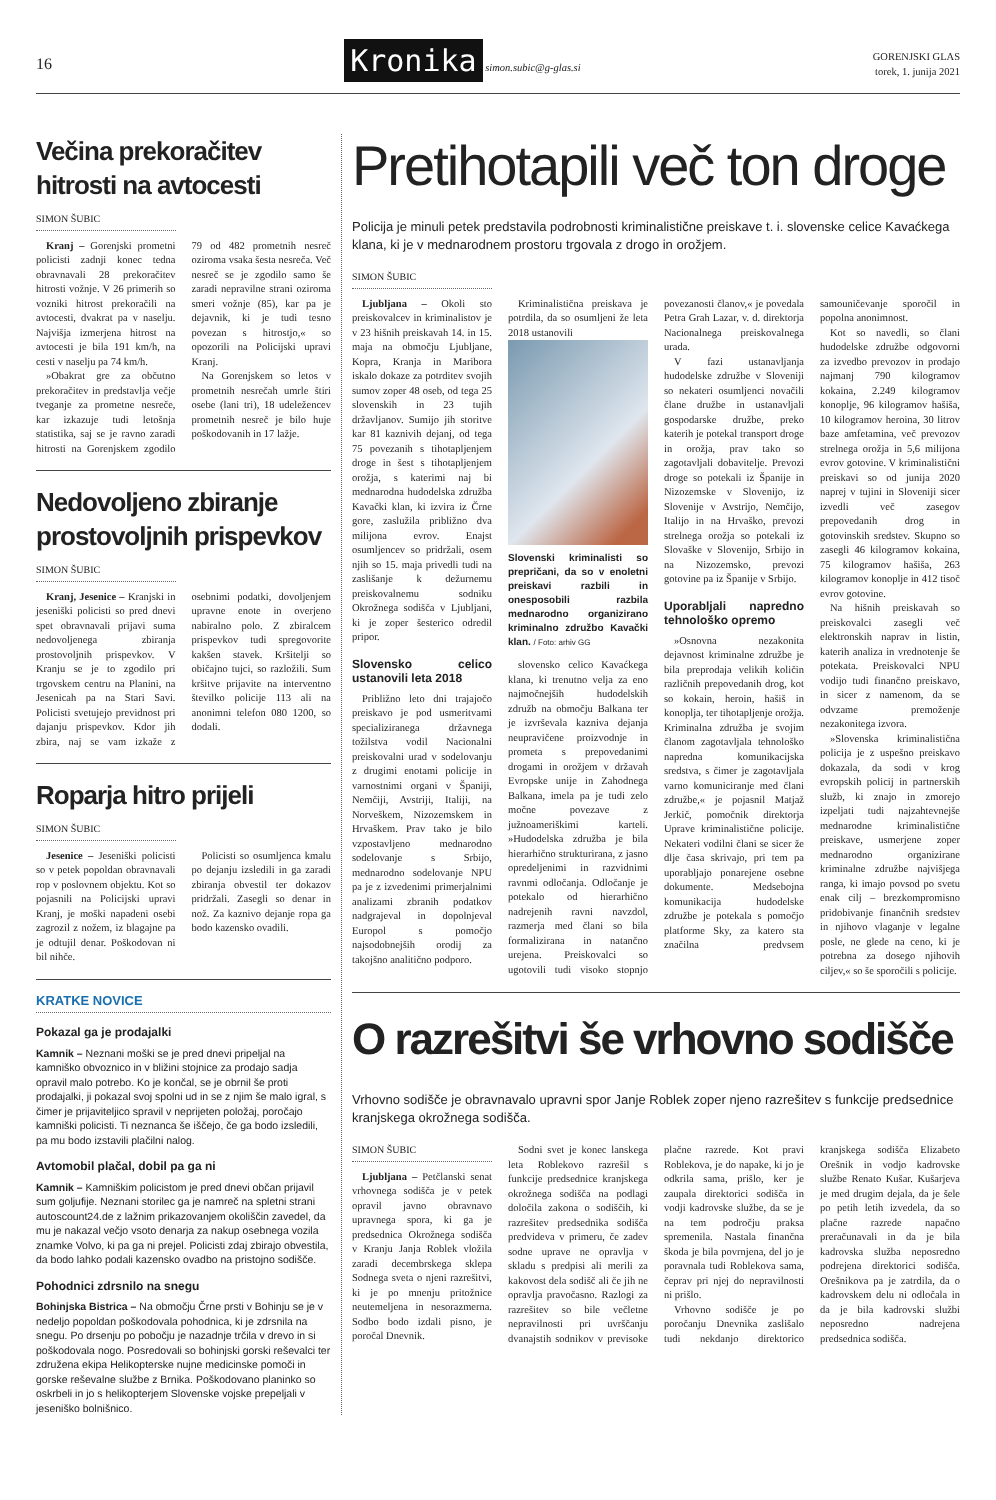16 Kronika simon.subic@g-glas.si GORENJSKI GLAS
torek, 1. junija 2021
Večina prekoračitev hitrosti na avtocesti
SIMON ŠUBIC
Kranj – Gorenjski prometni policisti zadnji konec tedna obravnavali 28 prekoračitev hitrosti vožnje. V 26 primerih so vozniki hitrost prekoračili na avtocesti, dvakrat pa v naselju. Najvišja izmerjena hitrost na avtocesti je bila 191 km/h, na cesti v naselju pa 74 km/h.
»Obakrat gre za občutno prekoračitev in predstavlja večje tveganje za prometne nesreče, kar izkazuje tudi letošnja statistika, saj se je ravno zaradi hitrosti na Gorenjskem zgodilo 79 od 482 prometnih nesreč oziroma vsaka šesta nesreča. Več nesreč se je zgodilo samo še zaradi nepravilne strani oziroma smeri vožnje (85), kar pa je dejavnik, ki je tudi tesno povezan s hitrostjo,« so opozorili na Policijski upravi Kranj.
Na Gorenjskem so letos v prometnih nesrečah umrle štiri osebe (lani tri), 18 udeležencev prometnih nesreč je bilo huje poškodovanih in 17 lažje.
Nedovoljeno zbiranje prostovoljnih prispevkov
SIMON ŠUBIC
Kranj, Jesenice – Kranjski in jeseniški policisti so pred dnevi spet obravnavali prijavi suma nedovoljenega zbiranja prostovoljnih prispevkov. V Kranju se je to zgodilo pri trgovskem centru na Planini, na Jesenicah pa na Stari Savi. Policisti svetujejo previdnost pri dajanju prispevkov. Kdor jih zbira, naj se vam izkaže z osebnimi podatki, dovoljenjem upravne enote in overjeno nabiralno polo. Z zbiralcem prispevkov tudi spregovorite kakšen stavek. Kršitelji so običajno tujci, so razložili. Sum kršitve prijavite na interventno številko policije 113 ali na anonimni telefon 080 1200, so dodali.
Roparja hitro prijeli
SIMON ŠUBIC
Jesenice – Jeseniški policisti so v petek popoldan obravnavali rop v poslovnem objektu. Kot so pojasnili na Policijski upravi Kranj, je moški napadeni osebi zagrozil z nožem, iz blagajne pa je odtujil denar. Poškodovan ni bil nihče.
Policisti so osumljenca kmalu po dejanju izsledili in ga zaradi zbiranja obvestil ter dokazov pridržali. Zasegli so denar in nož. Za kaznivo dejanje ropa ga bodo kazensko ovadili.
KRATKE NOVICE
Pokazal ga je prodajalki
Kamnik – Neznani moški se je pred dnevi pripeljal na kamniško obvoznico in v bližini stojnice za prodajo sadja opravil malo potrebo. Ko je končal, se je obrnil še proti prodajalki, ji pokazal svoj spolni ud in se z njim še malo igral, s čimer je prijaviteljico spravil v neprijeten položaj, poročajo kamniški policisti. Ti neznanca še iščejo, če ga bodo izsledili, pa mu bodo izstavili plačilni nalog.
Avtomobil plačal, dobil pa ga ni
Kamnik – Kamniškim policistom je pred dnevi občan prijavil sum goljufije. Neznani storilec ga je namreč na spletni strani autoscount24.de z lažnim prikazovanjem okoliščin zavedel, da mu je nakazal večjo vsoto denarja za nakup osebnega vozila znamke Volvo, ki pa ga ni prejel. Policisti zdaj zbirajo obvestila, da bodo lahko podali kazensko ovadbo na pristojno sodišče.
Pohodnici zdrsnilo na snegu
Bohinjska Bistrica – Na območju Črne prsti v Bohinju se je v nedeljo popoldan poškodovala pohodnica, ki je zdrsnila na snegu. Po drsenju po pobočju je nazadnje trčila v drevo in si poškodovala nogo. Posredovali so bohinjski gorski reševalci ter združena ekipa Helikopterske nujne medicinske pomoči in gorske reševalne službe z Brnika. Poškodovano planinko so oskrbeli in jo s helikopterjem Slovenske vojske prepeljali v jeseniško bolnišnico.
Pretihotapili več ton droge
Policija je minuli petek predstavila podrobnosti kriminalistične preiskave t. i. slovenske celice Kavaćkega klana, ki je v mednarodnem prostoru trgovala z drogo in orožjem.
SIMON ŠUBIC
Ljubljana – Okoli sto preiskovalcev in kriminalistov je v 23 hišnih preiskavah 14. in 15. maja na območju Ljubljane, Kopra, Kranja in Maribora iskalo dokaze za potrditev svojih sumov zoper 48 oseb, od tega 25 slovenskih in 23 tujih državljanov. Sumijo jih storitve kar 81 kaznivih dejanj, od tega 75 povezanih s tihotapljenjem droge in šest s tihotapljenjem orožja, s katerimi naj bi mednarodna hudodelska združba Kavački klan, ki izvira iz Črne gore, zaslužila približno dva milijona evrov. Enajst osumljencev so pridržali, osem njih so 15. maja privedli tudi na zaslišanje k dežurnemu preiskovalnemu sodniku Okrožnega sodišča v Ljubljani, ki je zoper šesterico odredil pripor.
Slovensko celico ustanovili leta 2018
Približno leto dni trajajočo preiskavo je pod usmeritvami specializiranega državnega tožilstva vodil Nacionalni preiskovalni urad v sodelovanju z drugimi enotami policije in varnostnimi organi v Španiji, Nemčiji, Avstriji, Italiji, na Norveškem, Nizozemskem in Hrvaškem. Prav tako je bilo vzpostavljeno mednarodno sodelovanje s Srbijo, mednarodno sodelovanje NPU pa je z izvedenimi primerjalnimi analizami zbranih podatkov nadgrajeval in dopolnjeval Europol s pomočjo najsodobnejših orodij za takojšno analitično podporo.
Kriminalistična preiskava je potrdila, da so osumljeni že leta 2018 ustanovili
Slovenski kriminalisti so prepričani, da so v enoletni preiskavi razbili in onesposobili razbila mednarodno organizirano kriminalno združbo Kavački klan. / Foto: arhiv GG
slovensko celico Kavaćkega klana, ki trenutno velja za eno najmočnejših hudodelskih združb na območju Balkana ter je izvrševala kazniva dejanja neupravičene proizvodnje in prometa s prepovedanimi drogami in orožjem v državah Evropske unije in Zahodnega Balkana, imela pa je tudi zelo močne povezave z južnoameriškimi karteli. »Hudodelska združba je bila hierarhično strukturirana, z jasno opredeljenimi in razvidnimi ravnmi odločanja. Odločanje je potekalo od hierarhično nadrejenih ravni navzdol, razmerja med člani so bila formalizirana in natančno urejena. Preiskovalci so ugotovili tudi visoko stopnjo povezanosti članov,« je povedala Petra Grah Lazar, v. d. direktorja Nacionalnega preiskovalnega urada.
V fazi ustanavljanja hudodelske združbe v Sloveniji so nekateri osumljenci novačili člane družbe in ustanavljali gospodarske družbe, preko katerih je potekal transport droge in orožja, prav tako so zagotavljali dobavitelje. Prevozi droge so potekali iz Španije in Nizozemske v Slovenijo, iz Slovenije v Avstrijo, Nemčijo, Italijo in na Hrvaško, prevozi strelnega orožja so potekali iz Slovaške v Slovenijo, Srbijo in na Nizozemsko, prevozi gotovine pa iz Španije v Srbijo.
Uporabljali napredno tehnološko opremo
»Osnovna nezakonita dejavnost kriminalne združbe je bila preprodaja velikih količin različnih prepovedanih drog, kot so kokain, heroin, hašiš in konoplja, ter tihotapljenje orožja. Kriminalna združba je svojim članom zagotavljala tehnološko napredna komunikacijska sredstva, s čimer je zagotavljala varno komuniciranje med člani združbe,« je pojasnil Matjaž Jerkič, pomočnik direktorja Uprave kriminalistične policije. Nekateri vodilni člani se sicer že dlje časa skrivajo, pri tem pa uporabljajo ponarejene osebne dokumente. Medsebojna komunikacija hudodelske združbe je potekala s pomočjo platforme Sky, za katero sta značilna predvsem samouničevanje sporočil in popolna anonimnost.
Kot so navedli, so člani hudodelske združbe odgovorni za izvedbo prevozov in prodajo najmanj 790 kilogramov kokaina, 2.249 kilogramov konoplje, 96 kilogramov hašiša, 10 kilogramov heroina, 30 litrov baze amfetamina, več prevozov strelnega orožja in 5,6 milijona evrov gotovine. V kriminalistični preiskavi so od junija 2020 naprej v tujini in Sloveniji sicer izvedli več zasegov prepovedanih drog in gotovinskih sredstev. Skupno so zasegli 46 kilogramov kokaina, 75 kilogramov hašiša, 263 kilogramov konoplje in 412 tisoč evrov gotovine.
Na hišnih preiskavah so preiskovalci zasegli več elektronskih naprav in listin, katerih analiza in vrednotenje še potekata. Preiskovalci NPU vodijo tudi finančno preiskavo, in sicer z namenom, da se odvzame premoženje nezakonitega izvora.
»Slovenska kriminalistična policija je z uspešno preiskavo dokazala, da sodi v krog evropskih policij in partnerskih služb, ki znajo in zmorejo izpeljati tudi najzahtevnejše mednarodne kriminalistične preiskave, usmerjene zoper mednarodno organizirane kriminalne združbe najvišjega ranga, ki imajo povsod po svetu enak cilj – brezkompromisno pridobivanje finančnih sredstev in njihovo vlaganje v legalne posle, ne glede na ceno, ki je potrebna za dosego njihovih ciljev,« so še sporočili s policije.
O razrešitvi še vrhovno sodišče
Vrhovno sodišče je obravnavalo upravni spor Janje Roblek zoper njeno razrešitev s funkcije predsednice kranjskega okrožnega sodišča.
SIMON ŠUBIC
Ljubljana – Petčlanski senat vrhovnega sodišča je v petek opravil javno obravnavo upravnega spora, ki ga je predsednica Okrožnega sodišča v Kranju Janja Roblek vložila zaradi decembrskega sklepa Sodnega sveta o njeni razrešitvi, ki je po mnenju pritožnice neutemeljena in nesorazmerna. Sodbo bodo izdali pisno, je poročal Dnevnik.
Sodni svet je konec lanskega leta Roblekovo razrešil s funkcije predsednice kranjskega okrožnega sodišča na podlagi določila zakona o sodiščih, ki razrešitev predsednika sodišča predvideva v primeru, če zadev sodne uprave ne opravlja v skladu s predpisi ali merili za kakovost dela sodišč ali če jih ne opravlja pravočasno. Razlogi za razrešitev so bile večletne nepravilnosti pri uvrščanju dvanajstih sodnikov v previsoke plačne razrede. Kot pravi Roblekova, je do napake, ki jo je odkrila sama, prišlo, ker je zaupala direktorici sodišča in vodji kadrovske službe, da se je na tem področju praksa spremenila. Nastala finančna škoda je bila povrnjena, del jo je poravnala tudi Roblekova sama, čeprav pri njej do nepravilnosti ni prišlo.
Vrhovno sodišče je po poročanju Dnevnika zaslišalo tudi nekdanjo direktorico kranjskega sodišča Elizabeto Orešnik in vodjo kadrovske službe Renato Kušar. Kušarjeva je med drugim dejala, da je šele po petih letih izvedela, da so plačne razrede napačno preračunavali in da je bila kadrovska služba neposredno podrejena direktorici sodišča. Orešnikova pa je zatrdila, da o kadrovskem delu ni odločala in da je bila kadrovski službi neposredno nadrejena predsednica sodišča.